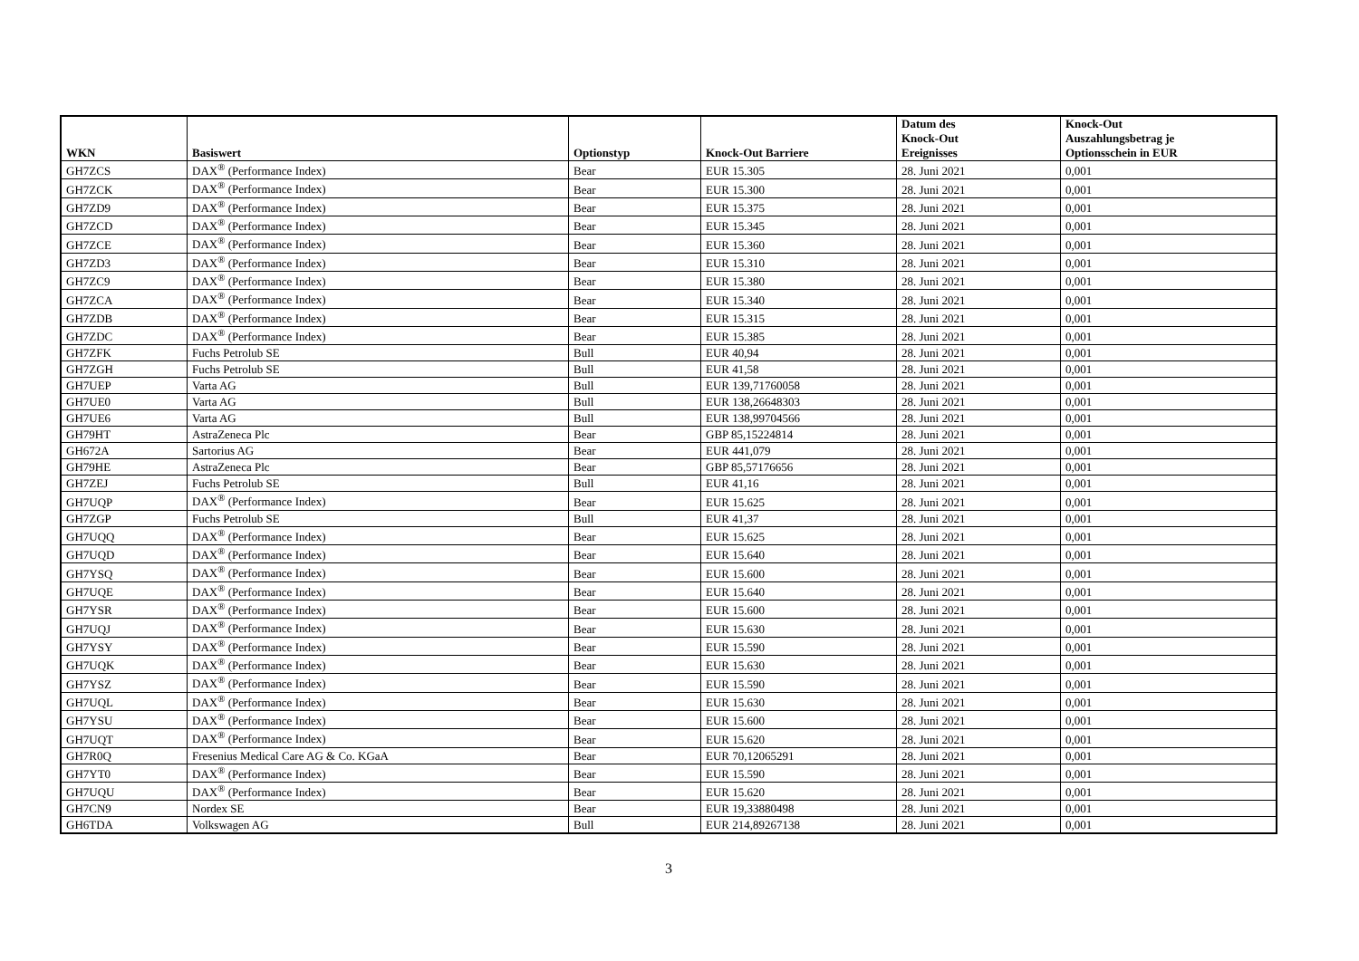| WKN | Basiswert | Optionstyp | Knock-Out Barriere | Datum des Knock-Out Ereignisses | Knock-Out Auszahlungsbetrag je Optionsschein in EUR |
| --- | --- | --- | --- | --- | --- |
| GH7ZCS | DAX<sup>®</sup> (Performance Index) | Bear | EUR 15.305 | 28. Juni 2021 | 0,001 |
| GH7ZCK | DAX<sup>®</sup> (Performance Index) | Bear | EUR 15.300 | 28. Juni 2021 | 0,001 |
| GH7ZD9 | DAX<sup>®</sup> (Performance Index) | Bear | EUR 15.375 | 28. Juni 2021 | 0,001 |
| GH7ZCD | DAX<sup>®</sup> (Performance Index) | Bear | EUR 15.345 | 28. Juni 2021 | 0,001 |
| GH7ZCE | DAX<sup>®</sup> (Performance Index) | Bear | EUR 15.360 | 28. Juni 2021 | 0,001 |
| GH7ZD3 | DAX<sup>®</sup> (Performance Index) | Bear | EUR 15.310 | 28. Juni 2021 | 0,001 |
| GH7ZC9 | DAX<sup>®</sup> (Performance Index) | Bear | EUR 15.380 | 28. Juni 2021 | 0,001 |
| GH7ZCA | DAX<sup>®</sup> (Performance Index) | Bear | EUR 15.340 | 28. Juni 2021 | 0,001 |
| GH7ZDB | DAX<sup>®</sup> (Performance Index) | Bear | EUR 15.315 | 28. Juni 2021 | 0,001 |
| GH7ZDC | DAX<sup>®</sup> (Performance Index) | Bear | EUR 15.385 | 28. Juni 2021 | 0,001 |
| GH7ZFK | Fuchs Petrolub SE | Bull | EUR 40,94 | 28. Juni 2021 | 0,001 |
| GH7ZGH | Fuchs Petrolub SE | Bull | EUR 41,58 | 28. Juni 2021 | 0,001 |
| GH7UEP | Varta AG | Bull | EUR 139,71760058 | 28. Juni 2021 | 0,001 |
| GH7UE0 | Varta AG | Bull | EUR 138,26648303 | 28. Juni 2021 | 0,001 |
| GH7UE6 | Varta AG | Bull | EUR 138,99704566 | 28. Juni 2021 | 0,001 |
| GH79HT | AstraZeneca Plc | Bear | GBP 85,15224814 | 28. Juni 2021 | 0,001 |
| GH672A | Sartorius AG | Bear | EUR 441,079 | 28. Juni 2021 | 0,001 |
| GH79HE | AstraZeneca Plc | Bear | GBP 85,57176656 | 28. Juni 2021 | 0,001 |
| GH7ZEJ | Fuchs Petrolub SE | Bull | EUR 41,16 | 28. Juni 2021 | 0,001 |
| GH7UQP | DAX<sup>®</sup> (Performance Index) | Bear | EUR 15.625 | 28. Juni 2021 | 0,001 |
| GH7ZGP | Fuchs Petrolub SE | Bull | EUR 41,37 | 28. Juni 2021 | 0,001 |
| GH7UQQ | DAX<sup>®</sup> (Performance Index) | Bear | EUR 15.625 | 28. Juni 2021 | 0,001 |
| GH7UQD | DAX<sup>®</sup> (Performance Index) | Bear | EUR 15.640 | 28. Juni 2021 | 0,001 |
| GH7YSQ | DAX<sup>®</sup> (Performance Index) | Bear | EUR 15.600 | 28. Juni 2021 | 0,001 |
| GH7UQE | DAX<sup>®</sup> (Performance Index) | Bear | EUR 15.640 | 28. Juni 2021 | 0,001 |
| GH7YSR | DAX<sup>®</sup> (Performance Index) | Bear | EUR 15.600 | 28. Juni 2021 | 0,001 |
| GH7UQJ | DAX<sup>®</sup> (Performance Index) | Bear | EUR 15.630 | 28. Juni 2021 | 0,001 |
| GH7YSY | DAX<sup>®</sup> (Performance Index) | Bear | EUR 15.590 | 28. Juni 2021 | 0,001 |
| GH7UQK | DAX<sup>®</sup> (Performance Index) | Bear | EUR 15.630 | 28. Juni 2021 | 0,001 |
| GH7YSZ | DAX<sup>®</sup> (Performance Index) | Bear | EUR 15.590 | 28. Juni 2021 | 0,001 |
| GH7UQL | DAX<sup>®</sup> (Performance Index) | Bear | EUR 15.630 | 28. Juni 2021 | 0,001 |
| GH7YSU | DAX<sup>®</sup> (Performance Index) | Bear | EUR 15.600 | 28. Juni 2021 | 0,001 |
| GH7UQT | DAX<sup>®</sup> (Performance Index) | Bear | EUR 15.620 | 28. Juni 2021 | 0,001 |
| GH7R0Q | Fresenius Medical Care AG & Co. KGaA | Bear | EUR 70,12065291 | 28. Juni 2021 | 0,001 |
| GH7YT0 | DAX<sup>®</sup> (Performance Index) | Bear | EUR 15.590 | 28. Juni 2021 | 0,001 |
| GH7UQU | DAX<sup>®</sup> (Performance Index) | Bear | EUR 15.620 | 28. Juni 2021 | 0,001 |
| GH7CN9 | Nordex SE | Bear | EUR 19,33880498 | 28. Juni 2021 | 0,001 |
| GH6TDA | Volkswagen AG | Bull | EUR 214,89267138 | 28. Juni 2021 | 0,001 |
3